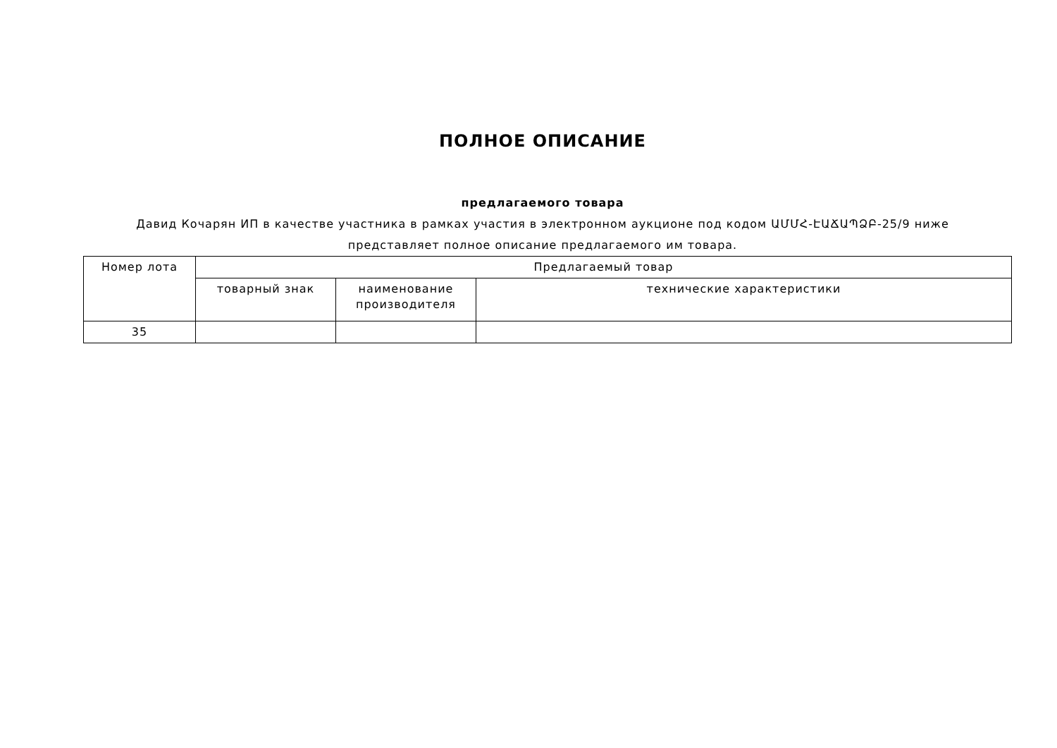ПОЛНОЕ ОПИСАНИЕ
предлагаемого товара
Давид Кочарян ИП в качестве участника в рамках участия в электронном аукционе под кодом ԱՄՄՀ-ԷԱՃԱՊՁԲ-25/9 ниже представляет полное описание предлагаемого им товара.
| Номер лота | Предлагаемый товар | | |
| --- | --- | --- | --- |
| | товарный знак | наименование производителя | технические характеристики |
| 35 | | | |